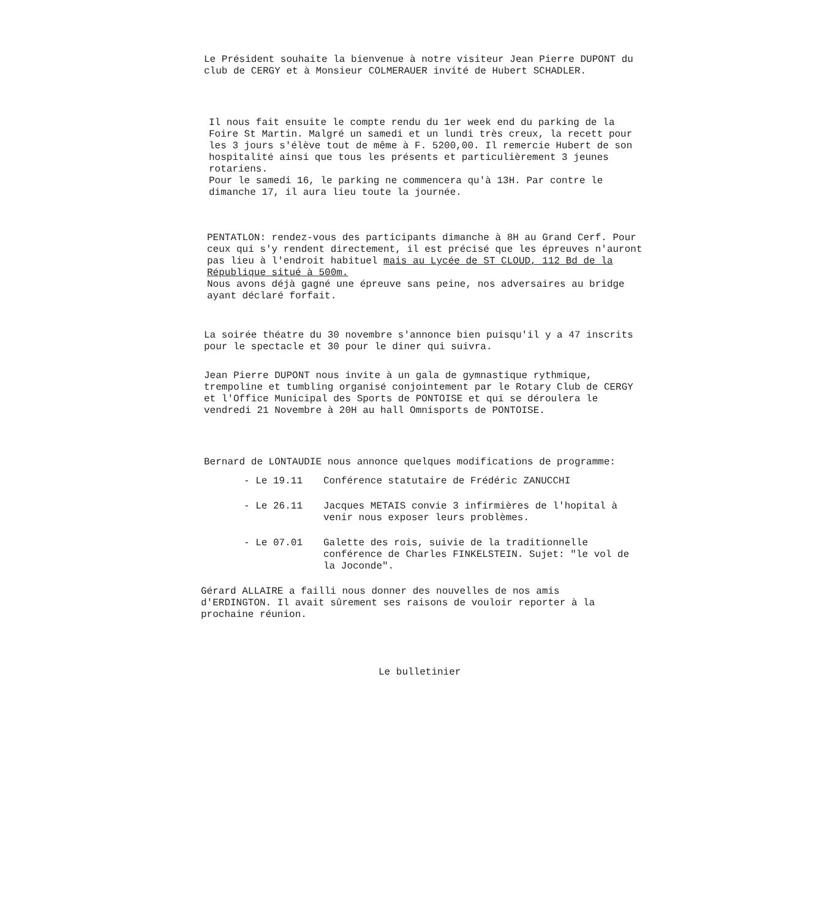Le Président souhaite la bienvenue à notre visiteur Jean Pierre DUPONT du club de CERGY et à Monsieur COLMERAUER invité de Hubert SCHADLER.
Il nous fait ensuite le compte rendu du 1er week end du parking de la Foire St Martin. Malgré un samedi et un lundi très creux, la recett pour les 3 jours s'élève tout de même à F. 5200,00. Il remercie Hubert de son hospitalité ainsi que tous les présents et particulièrement 3 jeunes rotariens.
Pour le samedi 16, le parking ne commencera qu'à 13H. Par contre le dimanche 17, il aura lieu toute la journée.
PENTATLON: rendez-vous des participants dimanche à 8H au Grand Cerf. Pour ceux qui s'y rendent directement, il est précisé que les épreuves n'auront pas lieu à l'endroit habituel mais au Lycée de ST CLOUD, 112 Bd de la République situé à 500m.
Nous avons déjà gagné une épreuve sans peine, nos adversaires au bridge ayant déclaré forfait.
La soirée théatre du 30 novembre s'annonce bien puisqu'il y a 47 inscrits pour le spectacle et 30 pour le diner qui suivra.
Jean Pierre DUPONT nous invite à un gala de gymnastique rythmique, trempoline et tumbling organisé conjointement par le Rotary Club de CERGY et l'Office Municipal des Sports de PONTOISE et qui se déroulera le vendredi 21 Novembre à 20H au hall Omnisports de PONTOISE.
Bernard de LONTAUDIE nous annonce quelques modifications de programme:
| - Le 19.11 | Conférence statutaire de Frédéric ZANUCCHI |
| - Le 26.11 | Jacques METAIS convie 3 infirmières de l'hopital à venir nous exposer leurs problèmes. |
| - Le 07.01 | Galette des rois, suivie de la traditionnelle conférence de Charles FINKELSTEIN. Sujet: "le vol de la Joconde". |
Gérard ALLAIRE a failli nous donner des nouvelles de nos amis d'ERDINGTON. Il avait sûrement ses raisons de vouloir reporter à la prochaine réunion.
Le bulletinier